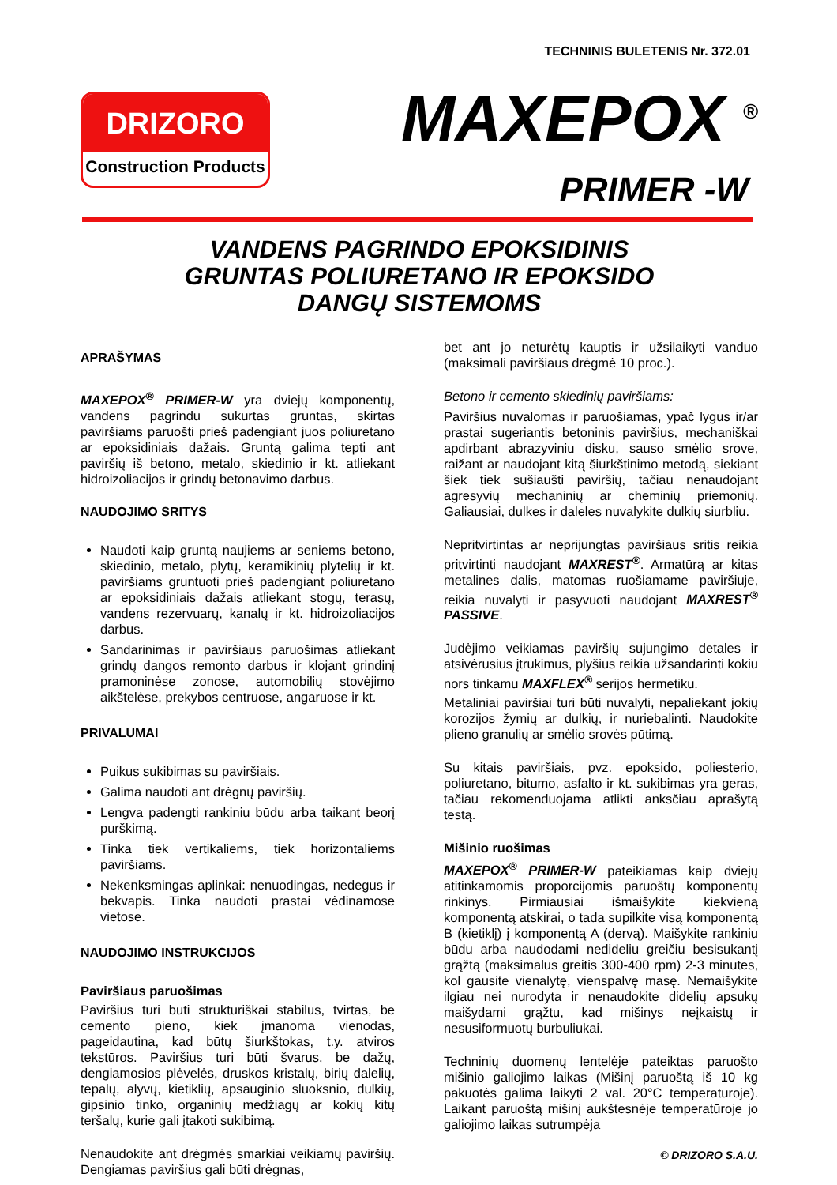TECHNINIS BULETENIS Nr. 372.01
DRIZORO
Construction Products
MAXEPOX <sup>®</sup>
PRIMER -W
VANDENS PAGRINDO EPOKSIDINIS
GRUNTAS POLIURETANO IR EPOKSIDO
DANGŲ SISTEMOMS
APRAŠYMAS
MAXEPOX<sup>®</sup> PRIMER-W yra dviejų komponentų, vandens pagrindu sukurtas gruntas, skirtas paviršiams paruošti prieš padengiant juos poliuretano ar epoksidiniais dažais. Gruntą galima tepti ant paviršių iš betono, metalo, skiedinio ir kt. atliekant hidroizoliacijos ir grindų betonavimo darbus.
NAUDOJIMO SRITYS
Naudoti kaip gruntą naujiems ar seniems betono, skiedinio, metalo, plytų, keramikinių plytelių ir kt. paviršiams gruntuoti prieš padengiant poliuretano ar epoksidiniais dažais atliekant stogų, terasų, vandens rezervuarų, kanalų ir kt. hidroizoliacijos darbus.
Sandarinimas ir paviršiaus paruošimas atliekant grindų dangos remonto darbus ir klojant grindinį pramoninėse zonose, automobilių stovėjimo aikštelėse, prekybos centruose, angaruose ir kt.
PRIVALUMAI
Puikus sukibimas su paviršiais.
Galima naudoti ant drėgnų paviršių.
Lengva padengti rankiniu būdu arba taikant beorį purškimą.
Tinka tiek vertikaliems, tiek horizontaliems paviršiams.
Nekenksmingas aplinkai: nenuodingas, nedegus ir bekvapis. Tinka naudoti prastai vėdinamose vietose.
NAUDOJIMO INSTRUKCIJOS
Paviršiaus paruošimas
Paviršius turi būti struktūriškai stabilus, tvirtas, be cemento pieno, kiek įmanoma vienodas, pageidautina, kad būtų šiurkštokas, t.y. atviros tekstūros. Paviršius turi būti švarus, be dažų, dengiamosios plėvelės, druskos kristalų, birių dalelių, tepalų, alyvų, kietiklių, apsauginio sluoksnio, dulkių, gipsinio tinko, organinių medžiagų ar kokių kitų teršalų, kurie gali įtakoti sukibimą.
Nenaudokite ant drėgmės smarkiai veikiamų paviršių. Dengiamas paviršius gali būti drėgnas,
bet ant jo neturėtų kauptis ir užsilaikyti vanduo (maksimali paviršiaus drėgmė 10 proc.).
Betono ir cemento skiedinių paviršiams:
Paviršius nuvalomas ir paruošiamas, ypač lygus ir/ar prastai sugeriantis betoninis paviršius, mechaniškai apdirbant abrazyviniu disku, sauso smėlio srove, raižant ar naudojant kitą šiurkštinimo metodą, siekiant šiek tiek sušiaušti paviršių, tačiau nenaudojant agresyvių mechaninių ar cheminių priemonių. Galiausiai, dulkes ir daleles nuvalykite dulkių siurbliu.
Nepritvirtintas ar neprijungtas paviršiaus sritis reikia pritvirtinti naudojant MAXREST<sup>®</sup>. Armatūrą ar kitas metalines dalis, matomas ruošiamame paviršiuje, reikia nuvalyti ir pasyvuoti naudojant MAXREST<sup>®</sup> PASSIVE.
Judėjimo veikiamas paviršių sujungimo detales ir atsivėrusius įtrūkimus, plyšius reikia užsandarinti kokiu nors tinkamu MAXFLEX<sup>®</sup> serijos hermetiku.
Metaliniai paviršiai turi būti nuvalyti, nepaliekant jokių korozijos žymių ar dulkių, ir nuriebalinti. Naudokite plieno granulių ar smėlio srovės pūtimą.
Su kitais paviršiais, pvz. epoksido, poliesterio, poliuretano, bitumo, asfalto ir kt. sukibimas yra geras, tačiau rekomenduojama atlikti anksčiau aprašytą testą.
Mišinio ruošimas
MAXEPOX<sup>®</sup> PRIMER-W pateikiamas kaip dviejų atitinkamomis proporcijomis paruoštų komponentų rinkinys. Pirmiausiai išmaišykite kiekvieną komponentą atskirai, o tada supilkite visą komponentą B (kietiklį) į komponentą A (dervą). Maišykite rankiniu būdu arba naudodami nedideliu greičiu besisukantį grąžtą (maksimalus greitis 300-400 rpm) 2-3 minutes, kol gausite vienalytę, vienspalvę masę. Nemaišykite ilgiau nei nurodyta ir nenaudokite didelių apsukų maišydami grąžtu, kad mišinys neįkaistų ir nesusiformuotų burbuliukai.
Techninių duomenų lentelėje pateiktas paruošto mišinio galiojimo laikas (Mišinį paruoštą iš 10 kg pakuotės galima laikyti 2 val. 20°C temperatūroje). Laikant paruoštą mišinį aukštesnėje temperatūroje jo galiojimo laikas sutrumpėja
© DRIZORO S.A.U.